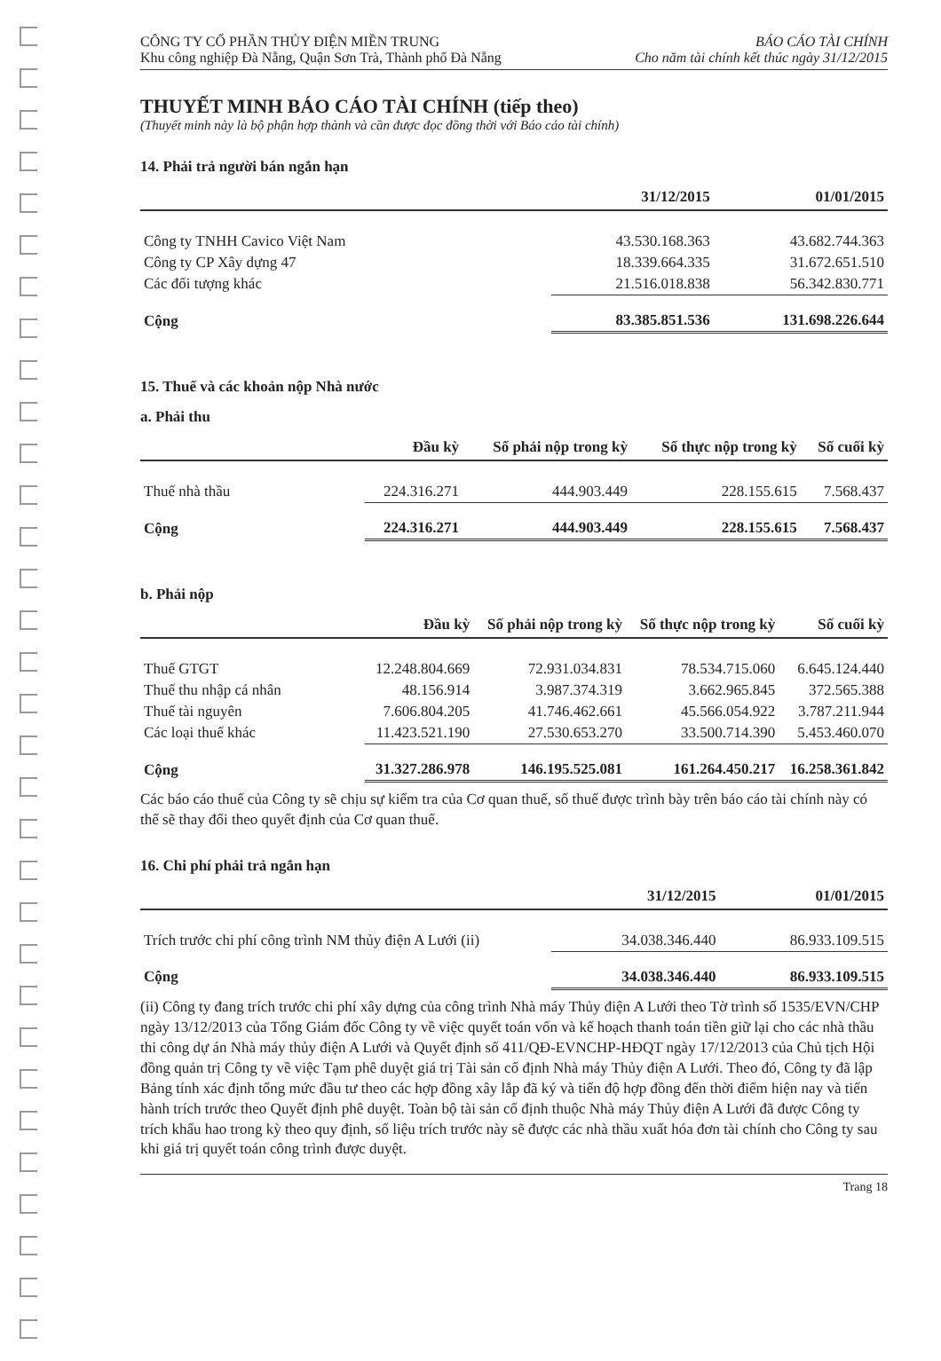CÔNG TY CỔ PHẦN THỦY ĐIỆN MIỀN TRUNG
Khu công nghiệp Đà Nẵng, Quận Sơn Trà, Thành phố Đà Nẵng
BÁO CÁO TÀI CHÍNH
Cho năm tài chính kết thúc ngày 31/12/2015
THUYẾT MINH BÁO CÁO TÀI CHÍNH (tiếp theo)
(Thuyết minh này là bộ phận hợp thành và cần được đọc đồng thời với Báo cáo tài chính)
14. Phải trả người bán ngắn hạn
| | 31/12/2015 | 01/01/2015 |
| --- | --- | --- |
| Công ty TNHH Cavico Việt Nam | 43.530.168.363 | 43.682.744.363 |
| Công ty CP Xây dựng 47 | 18.339.664.335 | 31.672.651.510 |
| Các đối tượng khác | 21.516.018.838 | 56.342.830.771 |
| Cộng | 83.385.851.536 | 131.698.226.644 |
15. Thuế và các khoản nộp Nhà nước
a. Phải thu
| | Đầu kỳ | Số phải nộp trong kỳ | Số thực nộp trong kỳ | Số cuối kỳ |
| --- | --- | --- | --- | --- |
| Thuế nhà thầu | 224.316.271 | 444.903.449 | 228.155.615 | 7.568.437 |
| Cộng | 224.316.271 | 444.903.449 | 228.155.615 | 7.568.437 |
b. Phải nộp
| | Đầu kỳ | Số phải nộp trong kỳ | Số thực nộp trong kỳ | Số cuối kỳ |
| --- | --- | --- | --- | --- |
| Thuế GTGT | 12.248.804.669 | 72.931.034.831 | 78.534.715.060 | 6.645.124.440 |
| Thuế thu nhập cá nhân | 48.156.914 | 3.987.374.319 | 3.662.965.845 | 372.565.388 |
| Thuế tài nguyên | 7.606.804.205 | 41.746.462.661 | 45.566.054.922 | 3.787.211.944 |
| Các loại thuế khác | 11.423.521.190 | 27.530.653.270 | 33.500.714.390 | 5.453.460.070 |
| Cộng | 31.327.286.978 | 146.195.525.081 | 161.264.450.217 | 16.258.361.842 |
Các báo cáo thuế của Công ty sẽ chịu sự kiểm tra của Cơ quan thuế, số thuế được trình bày trên báo cáo tài chính này có thể sẽ thay đổi theo quyết định của Cơ quan thuế.
16. Chi phí phải trả ngắn hạn
| | 31/12/2015 | 01/01/2015 |
| --- | --- | --- |
| Trích trước chi phí công trình NM thủy điện A Lưới (ii) | 34.038.346.440 | 86.933.109.515 |
| Cộng | 34.038.346.440 | 86.933.109.515 |
(ii) Công ty đang trích trước chi phí xây dựng của công trình Nhà máy Thủy điện A Lưới theo Tờ trình số 1535/EVN/CHP ngày 13/12/2013 của Tổng Giám đốc Công ty về việc quyết toán vốn và kế hoạch thanh toán tiền giữ lại cho các nhà thầu thi công dự án Nhà máy thủy điện A Lưới và Quyết định số 411/QĐ-EVNCHP-HĐQT ngày 17/12/2013 của Chủ tịch Hội đồng quản trị Công ty về việc Tạm phê duyệt giá trị Tài sản cố định Nhà máy Thủy điện A Lưới. Theo đó, Công ty đã lập Bảng tính xác định tổng mức đầu tư theo các hợp đồng xây lắp đã ký và tiến độ hợp đồng đến thời điểm hiện nay và tiến hành trích trước theo Quyết định phê duyệt. Toàn bộ tài sản cố định thuộc Nhà máy Thủy điện A Lưới đã được Công ty trích khấu hao trong kỳ theo quy định, số liệu trích trước này sẽ được các nhà thầu xuất hóa đơn tài chính cho Công ty sau khi giá trị quyết toán công trình được duyệt.
Trang 18